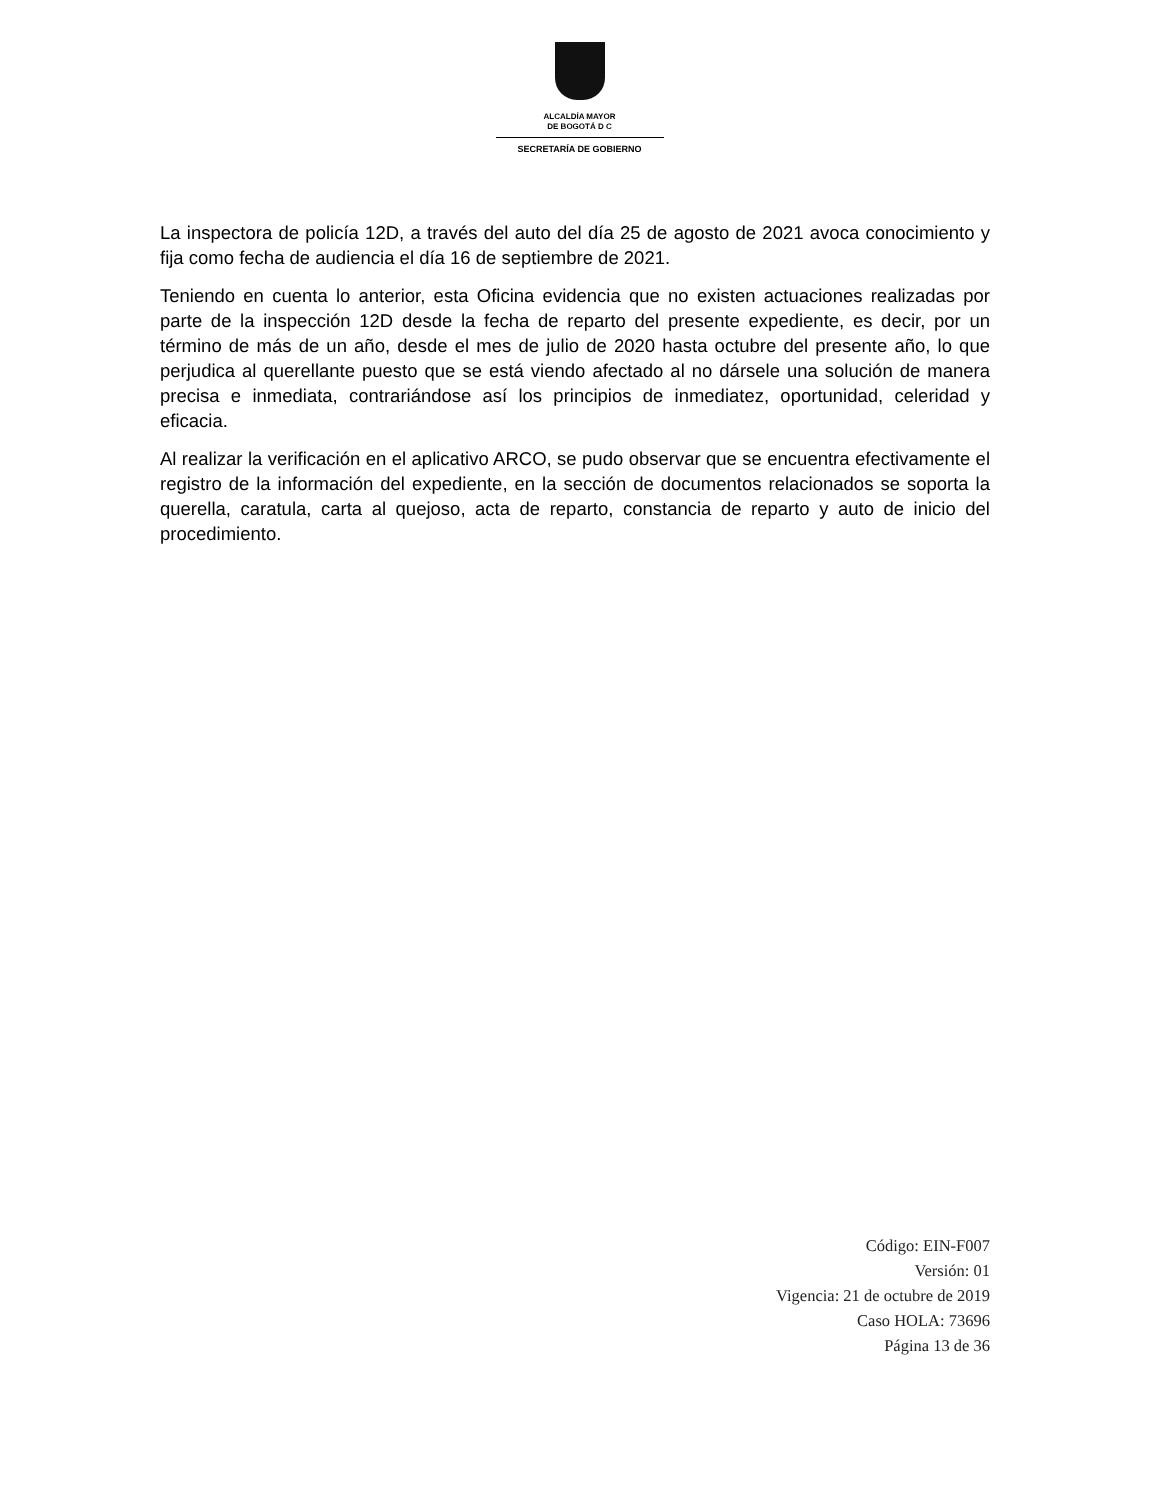ALCALDÍA MAYOR
DE BOGOTÁ D C
SECRETARÍA DE GOBIERNO
La inspectora de policía 12D, a través del auto del día 25 de agosto de 2021 avoca conocimiento y fija como fecha de audiencia el día 16 de septiembre de 2021.
Teniendo en cuenta lo anterior, esta Oficina evidencia que no existen actuaciones realizadas por parte de la inspección 12D desde la fecha de reparto del presente expediente, es decir, por un término de más de un año, desde el mes de julio de 2020 hasta octubre del presente año, lo que perjudica al querellante puesto que se está viendo afectado al no dársele una solución de manera precisa e inmediata, contrariándose así los principios de inmediatez, oportunidad, celeridad y eficacia.
Al realizar la verificación en el aplicativo ARCO, se pudo observar que se encuentra efectivamente el registro de la información del expediente, en la sección de documentos relacionados se soporta la querella, caratula, carta al quejoso, acta de reparto, constancia de reparto y auto de inicio del procedimiento.
Código: EIN-F007
Versión: 01
Vigencia: 21 de octubre de 2019
Caso HOLA: 73696
Página 13 de 36